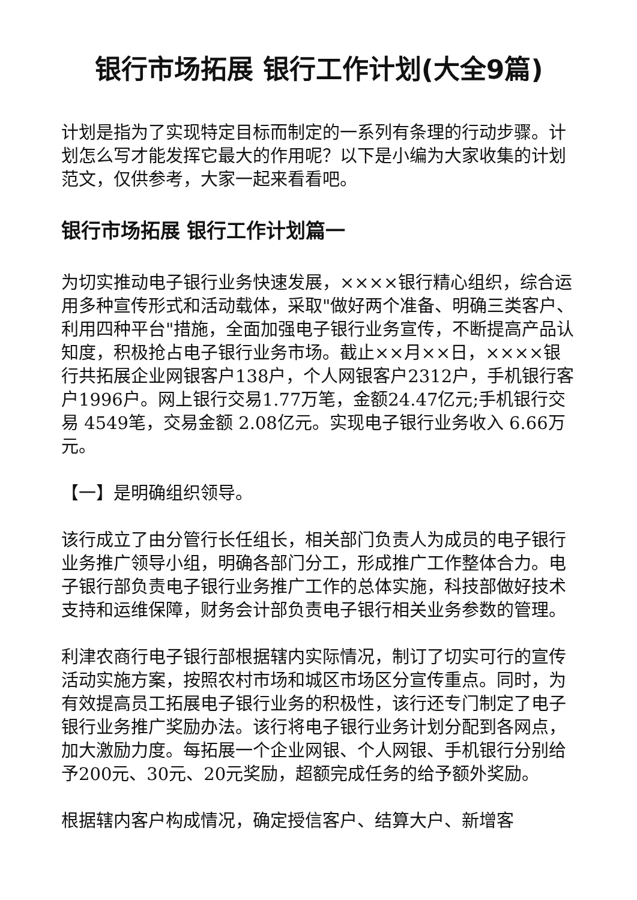银行市场拓展 银行工作计划(大全9篇)
计划是指为了实现特定目标而制定的一系列有条理的行动步骤。计划怎么写才能发挥它最大的作用呢？以下是小编为大家收集的计划范文，仅供参考，大家一起来看看吧。
银行市场拓展 银行工作计划篇一
为切实推动电子银行业务快速发展，××××银行精心组织，综合运用多种宣传形式和活动载体，采取"做好两个准备、明确三类客户、利用四种平台"措施，全面加强电子银行业务宣传，不断提高产品认知度，积极抢占电子银行业务市场。截止××月××日，××××银行共拓展企业网银客户138户，个人网银客户2312户，手机银行客户1996户。网上银行交易1.77万笔，金额24.47亿元;手机银行交易 4549笔，交易金额 2.08亿元。实现电子银行业务收入 6.66万元。
【一】是明确组织领导。
该行成立了由分管行长任组长，相关部门负责人为成员的电子银行业务推广领导小组，明确各部门分工，形成推广工作整体合力。电子银行部负责电子银行业务推广工作的总体实施，科技部做好技术支持和运维保障，财务会计部负责电子银行相关业务参数的管理。
利津农商行电子银行部根据辖内实际情况，制订了切实可行的宣传活动实施方案，按照农村市场和城区市场区分宣传重点。同时，为有效提高员工拓展电子银行业务的积极性，该行还专门制定了电子银行业务推广奖励办法。该行将电子银行业务计划分配到各网点，加大激励力度。每拓展一个企业网银、个人网银、手机银行分别给予200元、30元、20元奖励，超额完成任务的给予额外奖励。
根据辖内客户构成情况，确定授信客户、结算大户、新增客